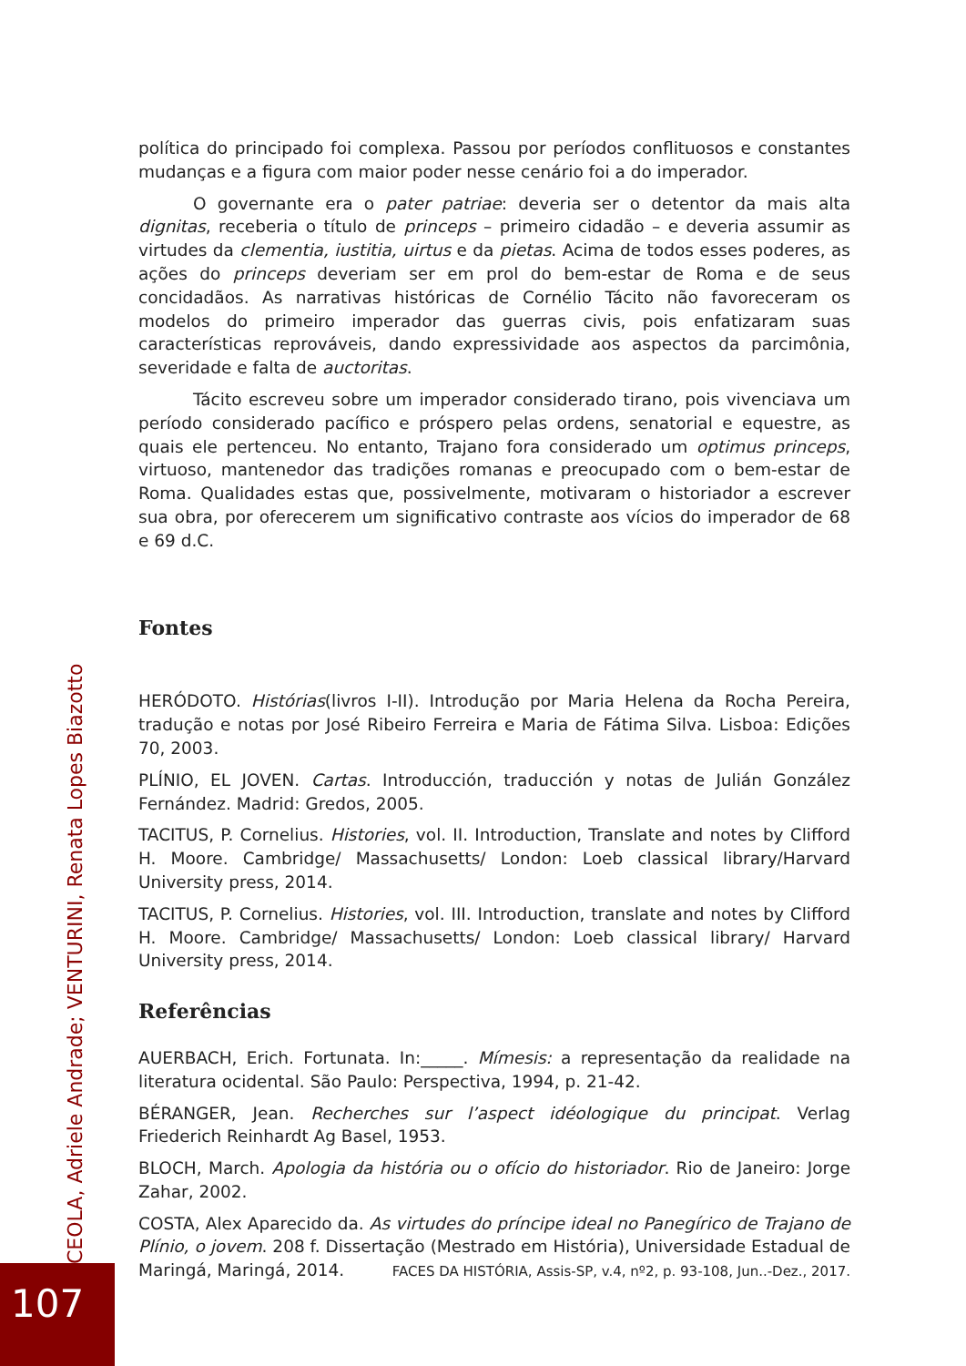política do principado foi complexa. Passou por períodos conflituosos e constantes mudanças e a figura com maior poder nesse cenário foi a do imperador.
O governante era o pater patriae: deveria ser o detentor da mais alta dignitas, receberia o título de princeps – primeiro cidadão – e deveria assumir as virtudes da clementia, iustitia, uirtus e da pietas. Acima de todos esses poderes, as ações do princeps deveriam ser em prol do bem-estar de Roma e de seus concidadãos. As narrativas históricas de Cornélio Tácito não favoreceram os modelos do primeiro imperador das guerras civis, pois enfatizaram suas características reprováveis, dando expressividade aos aspectos da parcimônia, severidade e falta de auctoritas.
Tácito escreveu sobre um imperador considerado tirano, pois vivenciava um período considerado pacífico e próspero pelas ordens, senatorial e equestre, as quais ele pertenceu. No entanto, Trajano fora considerado um optimus princeps, virtuoso, mantenedor das tradições romanas e preocupado com o bem-estar de Roma. Qualidades estas que, possivelmente, motivaram o historiador a escrever sua obra, por oferecerem um significativo contraste aos vícios do imperador de 68 e 69 d.C.
Fontes
HERÓDOTO. Histórias(livros I-II). Introdução por Maria Helena da Rocha Pereira, tradução e notas por José Ribeiro Ferreira e Maria de Fátima Silva. Lisboa: Edições 70, 2003.
PLÍNIO, EL JOVEN. Cartas. Introducción, traducción y notas de Julián González Fernández. Madrid: Gredos, 2005.
TACITUS, P. Cornelius. Histories, vol. II. Introduction, Translate and notes by Clifford H. Moore. Cambridge/ Massachusetts/ London: Loeb classical library/Harvard University press, 2014.
TACITUS, P. Cornelius. Histories, vol. III. Introduction, translate and notes by Clifford H. Moore. Cambridge/ Massachusetts/ London: Loeb classical library/ Harvard University press, 2014.
Referências
AUERBACH, Erich. Fortunata. In:_____. Mímesis: a representação da realidade na literatura ocidental. São Paulo: Perspectiva, 1994, p. 21-42.
BÉRANGER, Jean. Recherches sur l’aspect idéologique du principat. Verlag Friederich Reinhardt Ag Basel, 1953.
BLOCH, March. Apologia da história ou o ofício do historiador. Rio de Janeiro: Jorge Zahar, 2002.
COSTA, Alex Aparecido da. As virtudes do príncipe ideal no Panegírico de Trajano de Plínio, o jovem. 208 f. Dissertação (Mestrado em História), Universidade Estadual de Maringá, Maringá, 2014.
CEOLA, Adriele Andrade; VENTURINI, Renata Lopes Biazotto
FACES DA HISTÓRIA, Assis-SP, v.4, nº2, p. 93-108, Jun..-Dez., 2017.
107